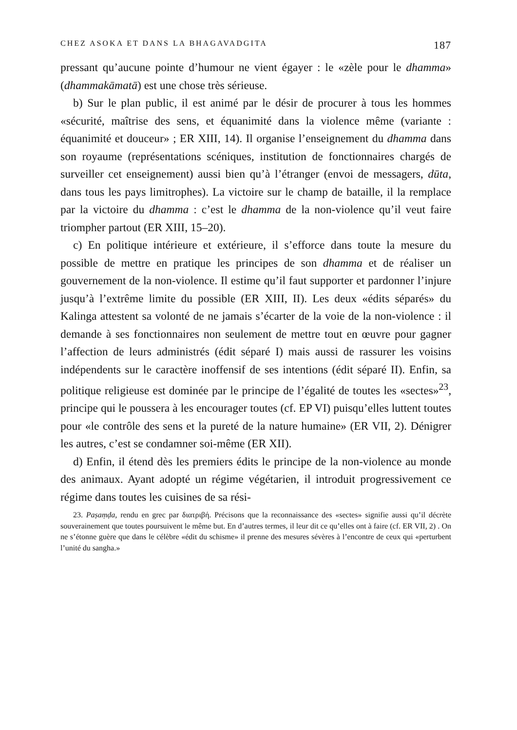CHEZ ASOKA ET DANS LA BHAGAVADGITA 187
pressant qu’aucune pointe d’humour ne vient égayer : le «zèle pour le dhamma» (dhammakāmatā) est une chose très sérieuse.
b) Sur le plan public, il est animé par le désir de procurer à tous les hommes «sécurité, maîtrise des sens, et équanimité dans la violence même (variante : équanimité et douceur» ; ER XIII, 14). Il organise l’enseignement du dhamma dans son royaume (représentations scéniques, institution de fonctionnaires chargés de surveiller cet enseignement) aussi bien qu’à l’étranger (envoi de messagers, dūta, dans tous les pays limitrophes). La victoire sur le champ de bataille, il la remplace par la victoire du dhamma : c’est le dhamma de la non-violence qu’il veut faire triompher partout (ER XIII, 15–20).
c) En politique intérieure et extérieure, il s’efforce dans toute la mesure du possible de mettre en pratique les principes de son dhamma et de réaliser un gouvernement de la non-violence. Il estime qu’il faut supporter et pardonner l’injure jusqu’à l’extrême limite du possible (ER XIII, II). Les deux «édits séparés» du Kalinga attestent sa volonté de ne jamais s’écarter de la voie de la non-violence : il demande à ses fonctionnaires non seulement de mettre tout en œuvre pour gagner l’affection de leurs administrés (édit séparé I) mais aussi de rassurer les voisins indépendents sur le caractère inoffensif de ses intentions (édit séparé II). Enfin, sa politique religieuse est dominée par le principe de l’égalité de toutes les «sectes»<sup>23</sup>, principe qui le poussera à les encourager toutes (cf. EP VI) puisqu’elles luttent toutes pour «le contrôle des sens et la pureté de la nature humaine» (ER VII, 2). Dénigrer les autres, c’est se condamner soi-même (ER XII).
d) Enfin, il étend dès les premiers édits le principe de la non-violence au monde des animaux. Ayant adopté un régime végétarien, il introduit progressivement ce régime dans toutes les cuisines de sa rési-
23. Paṣaṃḍa, rendu en grec par διατριβή. Précisons que la reconnaissance des «sectes» signifie aussi qu’il décrète souverainement que toutes poursuivent le même but. En d’autres termes, il leur dit ce qu’elles ont à faire (cf. ER VII, 2) . On ne s’étonne guère que dans le célèbre «édit du schisme» il prenne des mesures sévères à l’encontre de ceux qui «perturbent l’unité du sangha.»